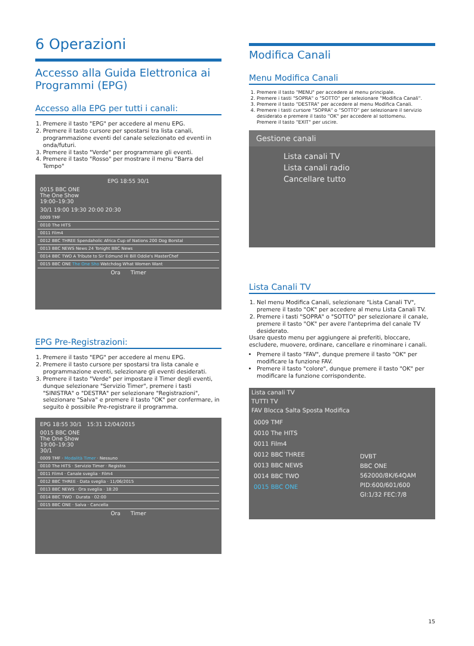6 Operazioni
Accesso alla Guida Elettronica ai Programmi (EPG)
Accesso alla EPG per tutti i canali:
1. Premere il tasto "EPG" per accedere al menu EPG.
2. Premere il tasto cursore per spostarsi tra lista canali, programmazione eventi del canale selezionato ed eventi in onda/futuri.
3. Premere il tasto "Verde" per programmare gli eventi.
4. Premere il tasto "Rosso" per mostrare il menu "Barra del Tempo"
EPG 18:55 30/1
0015 BBC ONE
The One Show
19:00–19:30
30/1 19:00 19:30 20:00 20:30
0009 TMF
0010 The HITS
0011 Film4
0012 BBC THREE Spendaholic Africa Cup of Nations 200 Dog Borstal
0013 BBC NEWS News 24 Tonight BBC News
0014 BBC TWO A Tribute to Sir Edmund Hi Bill Oddie's MasterChef
0015 BBC ONE The One Sho Watchdog What Women Want
Ora Timer
EPG Pre-Registrazioni:
1. Premere il tasto "EPG" per accedere al menu EPG.
2. Premere il tasto cursore per spostarsi tra lista canale e programmazione eventi, selezionare gli eventi desiderati.
3. Premere il tasto "Verde" per impostare il Timer degli eventi, dunque selezionare "Servizio Timer", premere i tasti "SINISTRA" o "DESTRA" per selezionare "Registrazioni", selezionare "Salva" e premere il tasto "OK" per confermare, in seguito è possibile Pre-registrare il programma.
EPG 18:55 30/1 15:31 12/04/2015
0015 BBC ONE
The One Show
19:00–19:30
30/1
0009 TMF · Modalità Timer · Nessuno
0010 The HITS · Servizio Timer · Registra
0011 Film4 · Canale sveglia · Film4
0012 BBC THREE · Data sveglia · 11/06/2015
0013 BBC NEWS · Ora sveglia · 18:20
0014 BBC TWO · Durata · 02:00
0015 BBC ONE · Salva · Cancella
Ora Timer
Modifica Canali
Menu Modifica Canali
1. Premere il tasto "MENU" per accedere al menu principale.
2. Premere i tasti "SOPRA" o "SOTTO" per selezionare "Modifica Canali".
3. Premere il tasto "DESTRA" per accedere al menu Modifica Canali.
4. Premere i tasti cursore "SOPRA" o "SOTTO" per selezionare il servizio desiderato e premere il tasto "OK" per accedere al sottomenu.
Premere il tasto "EXIT" per uscire.
Gestione canali
Lista canali TV
Lista canali radio
Cancellare tutto
Lista Canali TV
1. Nel menu Modifica Canali, selezionare "Lista Canali TV", premere il tasto "OK" per accedere al menu Lista Canali TV.
2. Premere i tasti "SOPRA" o "SOTTO" per selezionare il canale, premere il tasto "OK" per avere l'anteprima del canale TV desiderato.
Usare questo menu per aggiungere ai preferiti, bloccare, escludere, muovere, ordinare, cancellare e rinominare i canali.
Premere il tasto "FAV", dunque premere il tasto "OK" per modificare la funzione FAV.
Premere il tasto "colore", dunque premere il tasto "OK" per modificare la funzione corrispondente.
Lista canali TV
TUTTI TV
FAV Blocca Salta Sposta Modifica
0009 TMF
0010 The HITS
0011 Film4
0012 BBC THREE
0013 BBC NEWS
0014 BBC TWO
0015 BBC ONE
DVBT
BBC ONE
562000/8K/64QAM
PID:600/601/600
GI:1/32 FEC:7/8
15